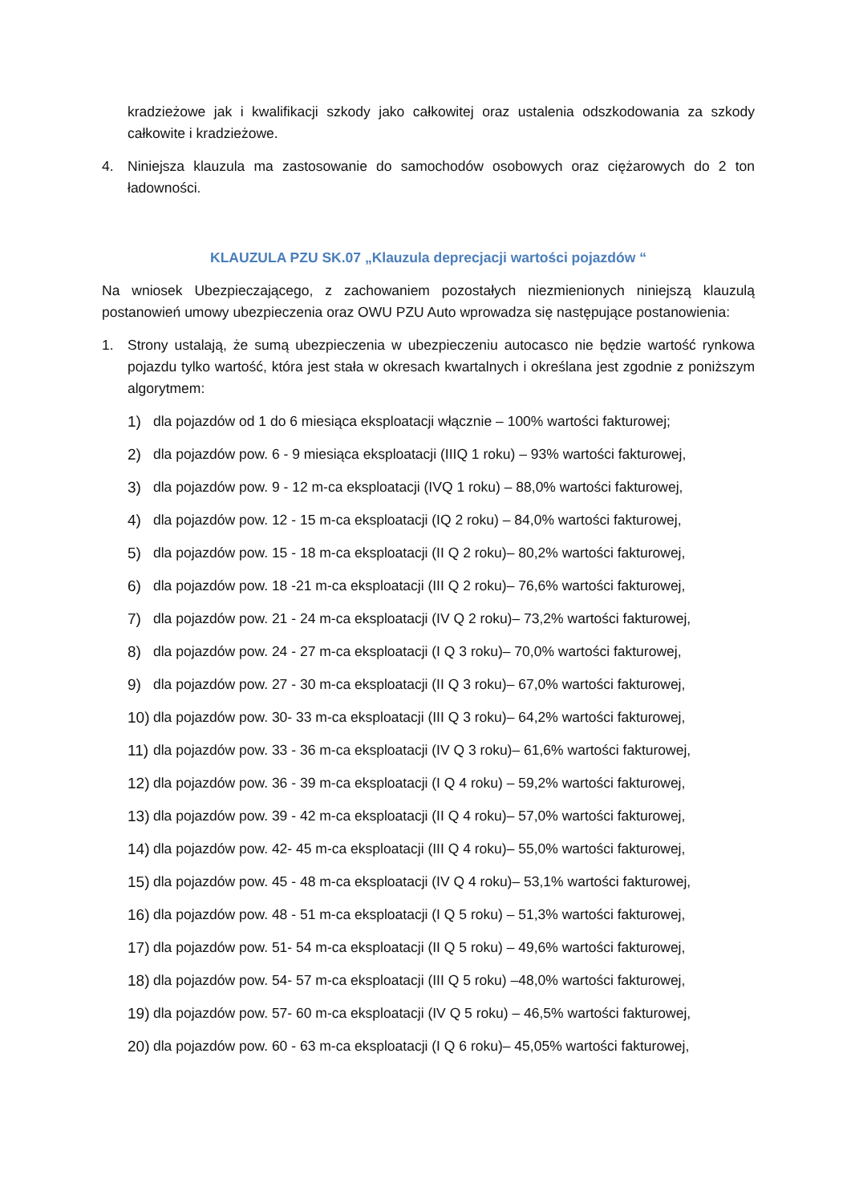kradzieżowe jak i kwalifikacji szkody jako całkowitej oraz ustalenia odszkodowania za szkody całkowite i kradzieżowe.
4. Niniejsza klauzula ma zastosowanie do samochodów osobowych oraz ciężarowych do 2 ton ładowności.
KLAUZULA PZU SK.07 „Klauzula deprecjacji wartości pojazdów “
Na wniosek Ubezpieczającego, z zachowaniem pozostałych niezmienionych niniejszą klauzulą postanowień umowy ubezpieczenia oraz OWU PZU Auto wprowadza się następujące postanowienia:
1. Strony ustalają, że sumą ubezpieczenia w ubezpieczeniu autocasco nie będzie wartość rynkowa pojazdu tylko wartość, która jest stała w okresach kwartalnych i określana jest zgodnie z poniższym algorytmem:
1) dla pojazdów od 1 do 6 miesiąca eksploatacji włącznie – 100% wartości fakturowej;
2) dla pojazdów pow. 6 - 9 miesiąca eksploatacji (IIIQ 1 roku) – 93% wartości fakturowej,
3) dla pojazdów pow. 9 - 12 m-ca eksploatacji (IVQ 1 roku) – 88,0% wartości fakturowej,
4) dla pojazdów pow. 12 - 15 m-ca eksploatacji (IQ 2 roku) – 84,0% wartości fakturowej,
5) dla pojazdów pow. 15 - 18 m-ca eksploatacji (II Q 2 roku)– 80,2% wartości fakturowej,
6) dla pojazdów pow. 18 -21 m-ca eksploatacji (III Q 2 roku)– 76,6% wartości fakturowej,
7) dla pojazdów pow. 21 - 24 m-ca eksploatacji (IV Q 2 roku)– 73,2% wartości fakturowej,
8) dla pojazdów pow. 24 - 27 m-ca eksploatacji (I Q 3 roku)– 70,0% wartości fakturowej,
9) dla pojazdów pow. 27 - 30 m-ca eksploatacji (II Q 3 roku)– 67,0% wartości fakturowej,
10) dla pojazdów pow. 30- 33 m-ca eksploatacji (III Q 3 roku)– 64,2% wartości fakturowej,
11) dla pojazdów pow. 33 - 36 m-ca eksploatacji (IV Q 3 roku)– 61,6% wartości fakturowej,
12) dla pojazdów pow. 36 - 39 m-ca eksploatacji (I Q 4 roku) – 59,2% wartości fakturowej,
13) dla pojazdów pow. 39 - 42 m-ca eksploatacji (II Q 4 roku)– 57,0% wartości fakturowej,
14) dla pojazdów pow. 42- 45 m-ca eksploatacji (III Q 4 roku)– 55,0% wartości fakturowej,
15) dla pojazdów pow. 45 - 48 m-ca eksploatacji (IV Q 4 roku)– 53,1% wartości fakturowej,
16) dla pojazdów pow. 48 - 51 m-ca eksploatacji (I Q 5 roku) – 51,3% wartości fakturowej,
17) dla pojazdów pow. 51- 54 m-ca eksploatacji (II Q 5 roku) – 49,6% wartości fakturowej,
18) dla pojazdów pow. 54- 57 m-ca eksploatacji (III Q 5 roku) –48,0% wartości fakturowej,
19) dla pojazdów pow. 57- 60 m-ca eksploatacji (IV Q 5 roku) – 46,5% wartości fakturowej,
20) dla pojazdów pow. 60 - 63 m-ca eksploatacji (I Q 6 roku)– 45,05% wartości fakturowej,